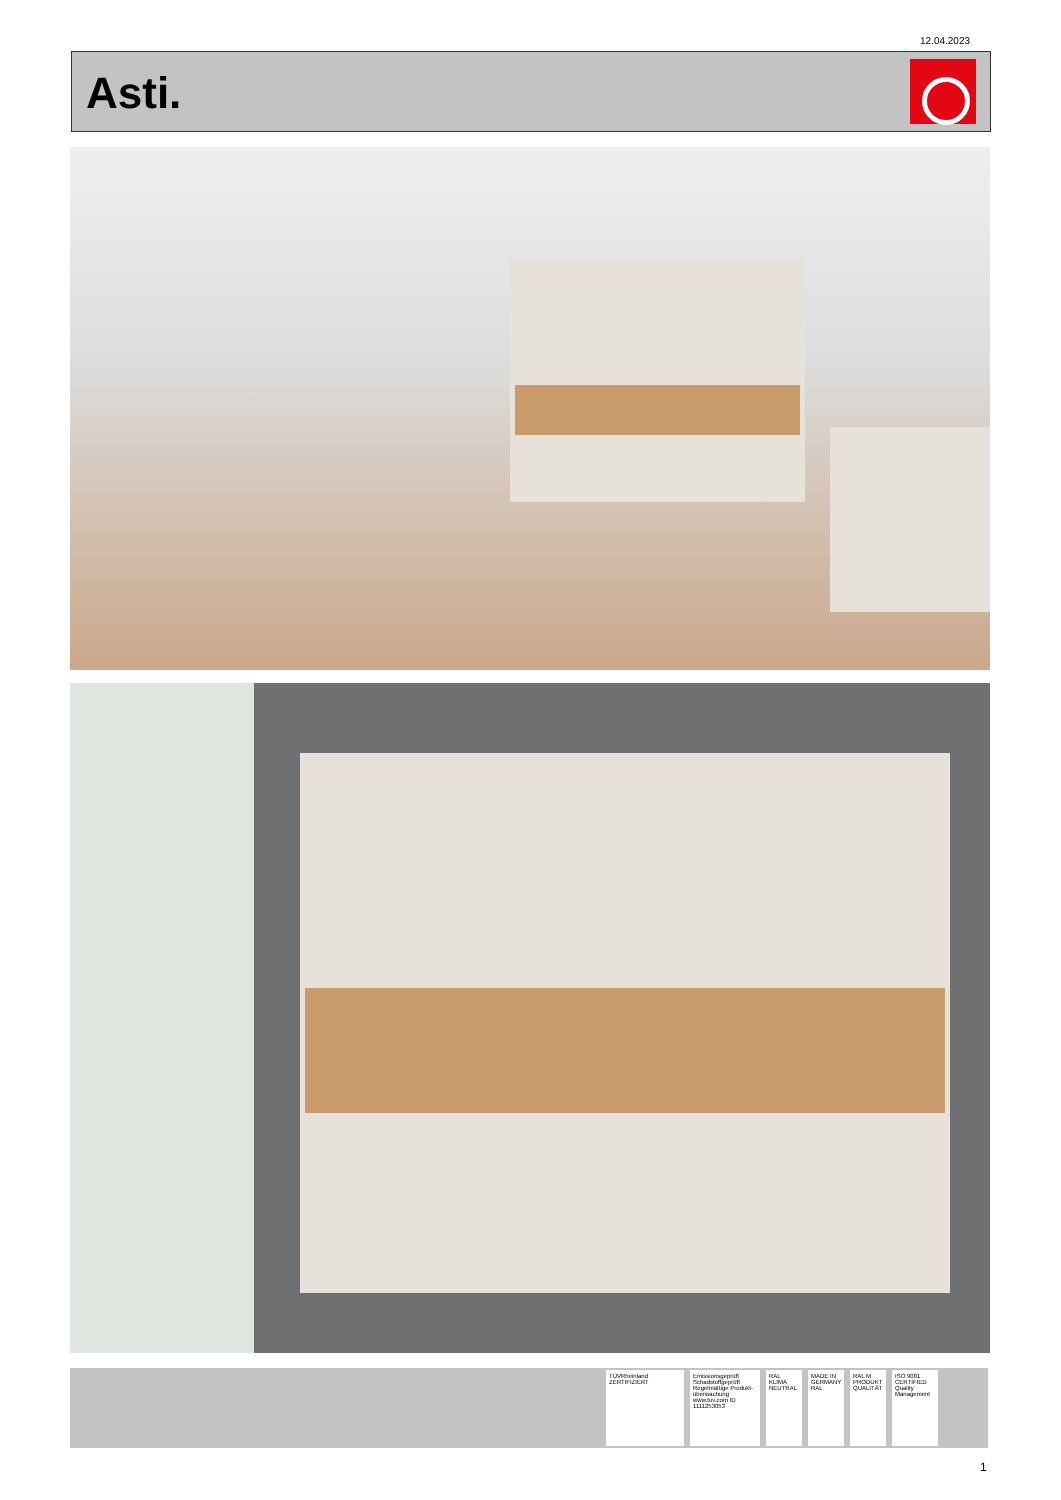12.04.2023
Asti.
TÜVRheinland ZERTIFIZIERT
Emissionsgeprüft Schadstoffgeprüft Regelmäßige Produkt-überwachung www.tuv.com ID 1111253053
RAL KLIMA NEUTRAL
MADE IN GERMANY RAL
RAL M PRODUKT QUALITÄT
ISO 9001 CERTIFIED Quality Management
1